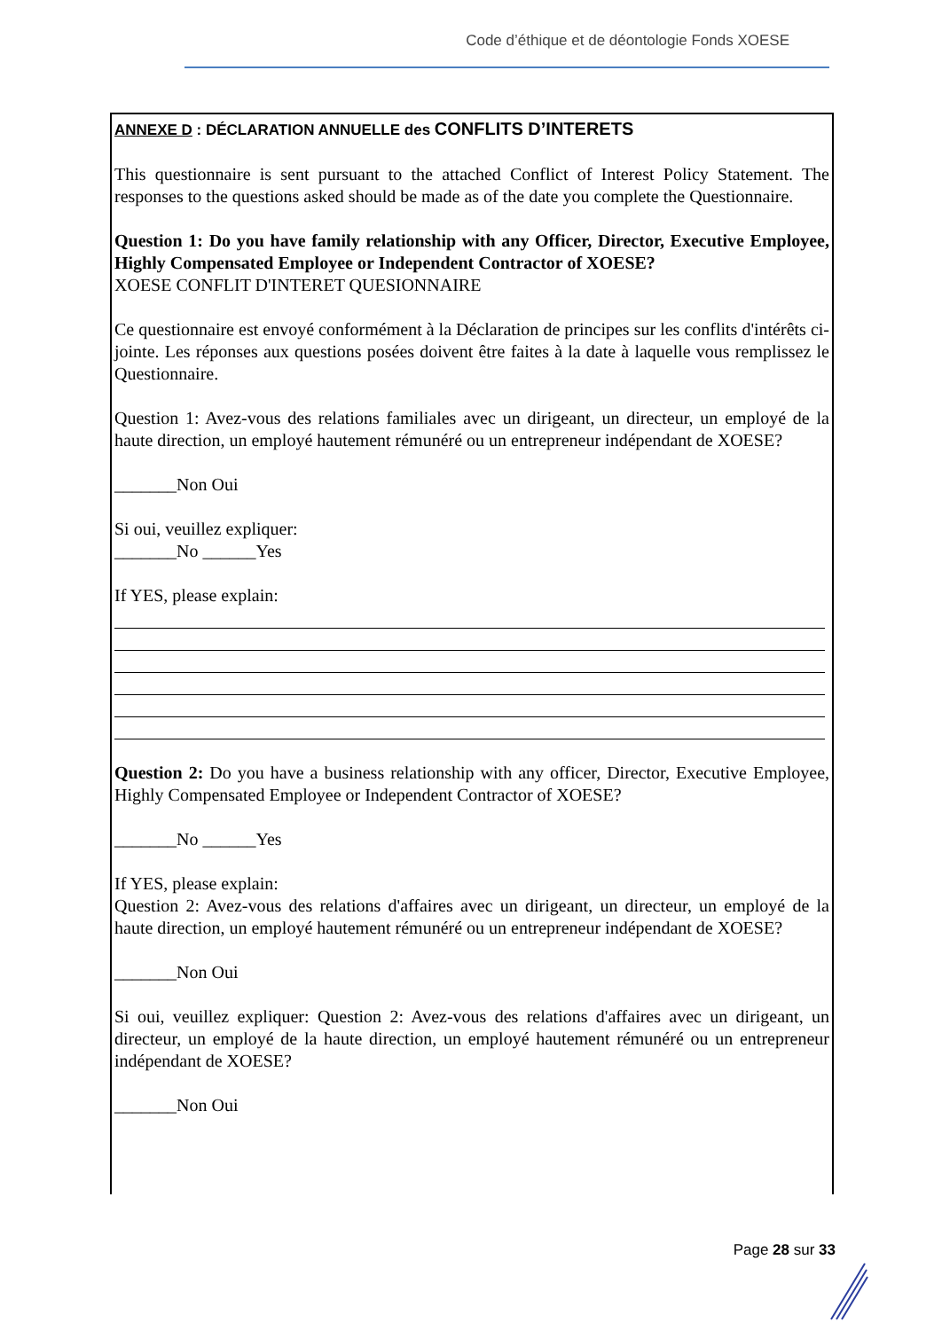Code d’éthique et de déontologie Fonds XOESE
ANNEXE D : DÉCLARATION ANNUELLE des CONFLITS D’INTERETS
This questionnaire is sent pursuant to the attached Conflict of Interest Policy Statement. The responses to the questions asked should be made as of the date you complete the Questionnaire.
Question 1: Do you have family relationship with any Officer, Director, Executive Employee, Highly Compensated Employee or Independent Contractor of XOESE?
XOESE CONFLIT D'INTERET QUESIONNAIRE
Ce questionnaire est envoyé conformément à la Déclaration de principes sur les conflits d'intérêts ci-jointe. Les réponses aux questions posées doivent être faites à la date à laquelle vous remplissez le Questionnaire.
Question 1: Avez-vous des relations familiales avec un dirigeant, un directeur, un employé de la haute direction, un employé hautement rémunéré ou un entrepreneur indépendant de XOESE?
_______Non Oui
Si oui, veuillez expliquer:
_______No ______Yes
If YES, please explain:
Question 2: Do you have a business relationship with any officer, Director, Executive Employee, Highly Compensated Employee or Independent Contractor of XOESE?
_______No ______Yes
If YES, please explain:
Question 2: Avez-vous des relations d'affaires avec un dirigeant, un directeur, un employé de la haute direction, un employé hautement rémunéré ou un entrepreneur indépendant de XOESE?
_______Non Oui
Si oui, veuillez expliquer: Question 2: Avez-vous des relations d'affaires avec un dirigeant, un directeur, un employé de la haute direction, un employé hautement rémunéré ou un entrepreneur indépendant de XOESE?
_______Non Oui
Page 28 sur 33